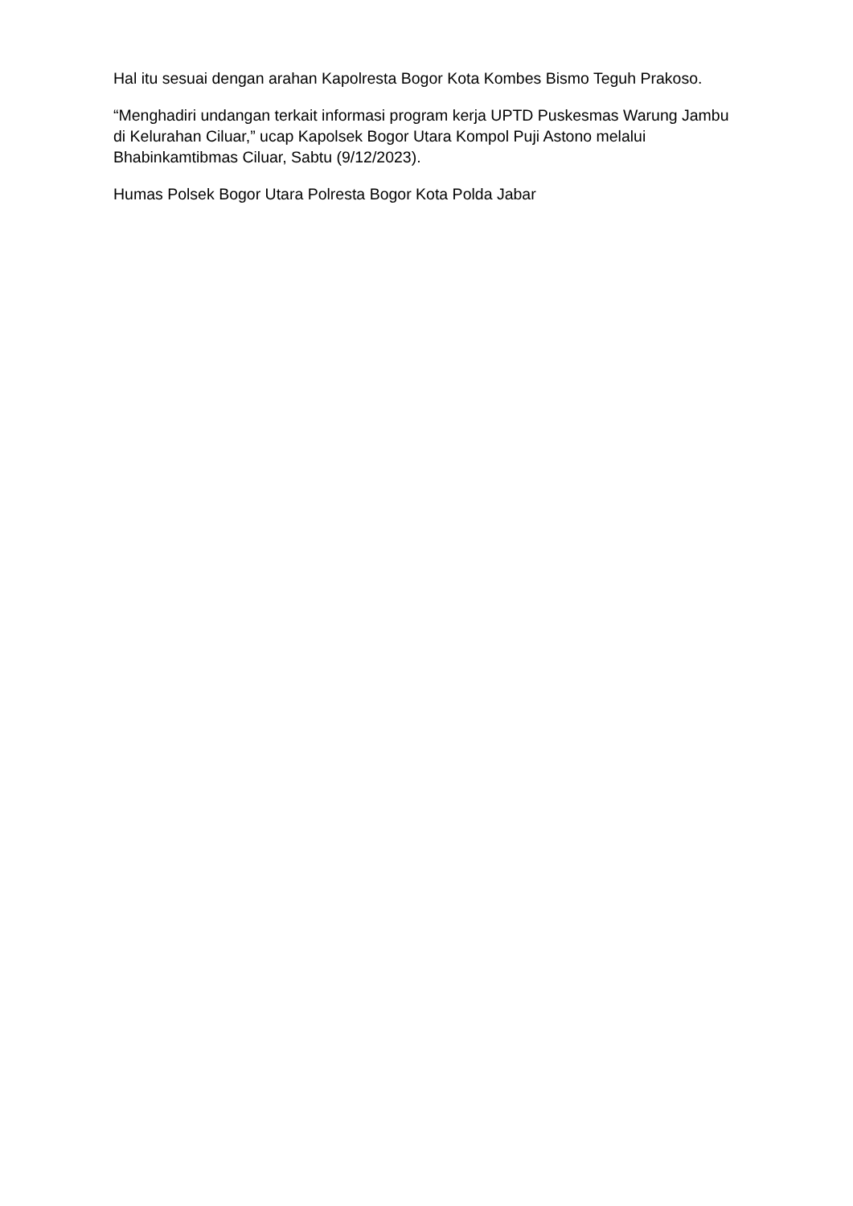Hal itu sesuai dengan arahan Kapolresta Bogor Kota Kombes Bismo Teguh Prakoso.
“Menghadiri undangan terkait informasi program kerja UPTD Puskesmas Warung Jambu di Kelurahan Ciluar,” ucap Kapolsek Bogor Utara Kompol Puji Astono melalui Bhabinkamtibmas Ciluar, Sabtu (9/12/2023).
Humas Polsek Bogor Utara Polresta Bogor Kota Polda Jabar